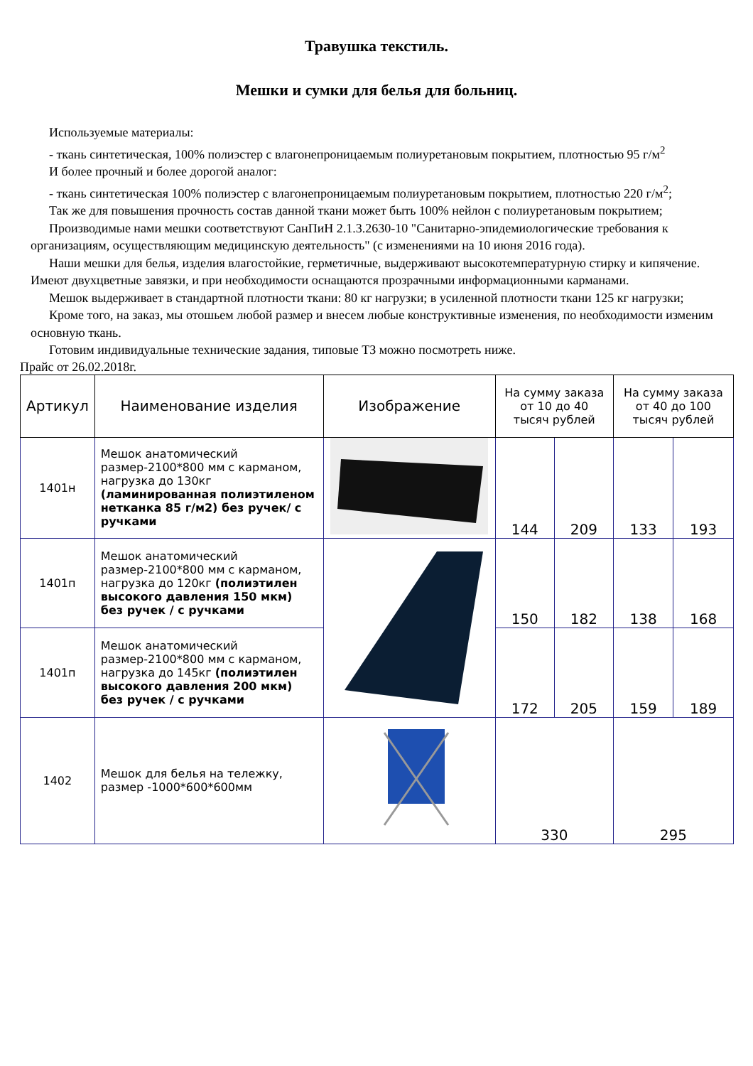Травушка текстиль.
Мешки и сумки для белья для больниц.
Используемые материалы:
- ткань синтетическая, 100% полиэстер с влагонепроницаемым полиуретановым покрытием, плотностью 95 г/м<sup>2</sup>
И более прочный и более дорогой аналог:
- ткань синтетическая 100% полиэстер с влагонепроницаемым полиуретановым покрытием, плотностью 220 г/м<sup>2</sup>;
Так же для повышения прочность состав данной ткани может быть 100% нейлон с полиуретановым покрытием;
Производимые нами мешки соответствуют СанПиН 2.1.3.2630-10 "Санитарно-эпидемиологические требования к организациям, осуществляющим медицинскую деятельность" (с изменениями на 10 июня 2016 года).
Наши мешки для белья, изделия влагостойкие, герметичные, выдерживают высокотемпературную стирку и кипячение. Имеют двухцветные завязки, и при необходимости оснащаются прозрачными информационными карманами.
Мешок выдерживает в стандартной плотности ткани: 80 кг нагрузки; в усиленной плотности ткани 125 кг нагрузки;
Кроме того, на заказ, мы отошьем любой размер и внесем любые конструктивные изменения, по необходимости изменим основную ткань.
Готовим индивидуальные технические задания, типовые ТЗ можно посмотреть ниже.
Прайс от 26.02.2018г.
| Артикул | Наименование изделия | Изображение | На сумму заказа от 10 до 40 тысяч рублей | | На сумму заказа от 40 до 100 тысяч рублей | |
| --- | --- | --- | --- | --- | --- | --- |
| 1401н | Мешок анатомический размер-2100*800 мм с карманом, нагрузка до 130кг (ламинированная полиэтиленом нетканка 85 г/м2) без ручек/ с ручками | | 144 | 209 | 133 | 193 |
| 1401п | Мешок анатомический размер-2100*800 мм с карманом, нагрузка до 120кг (полиэтилен высокого давления 150 мкм) без ручек / с ручками | | 150 | 182 | 138 | 168 |
| 1401п | Мешок анатомический размер-2100*800 мм с карманом, нагрузка до 145кг (полиэтилен высокого давления 200 мкм) без ручек / с ручками | | 172 | 205 | 159 | 189 |
| 1402 | Мешок для белья на тележку, размер -1000*600*600мм | | 330 | | 295 | |